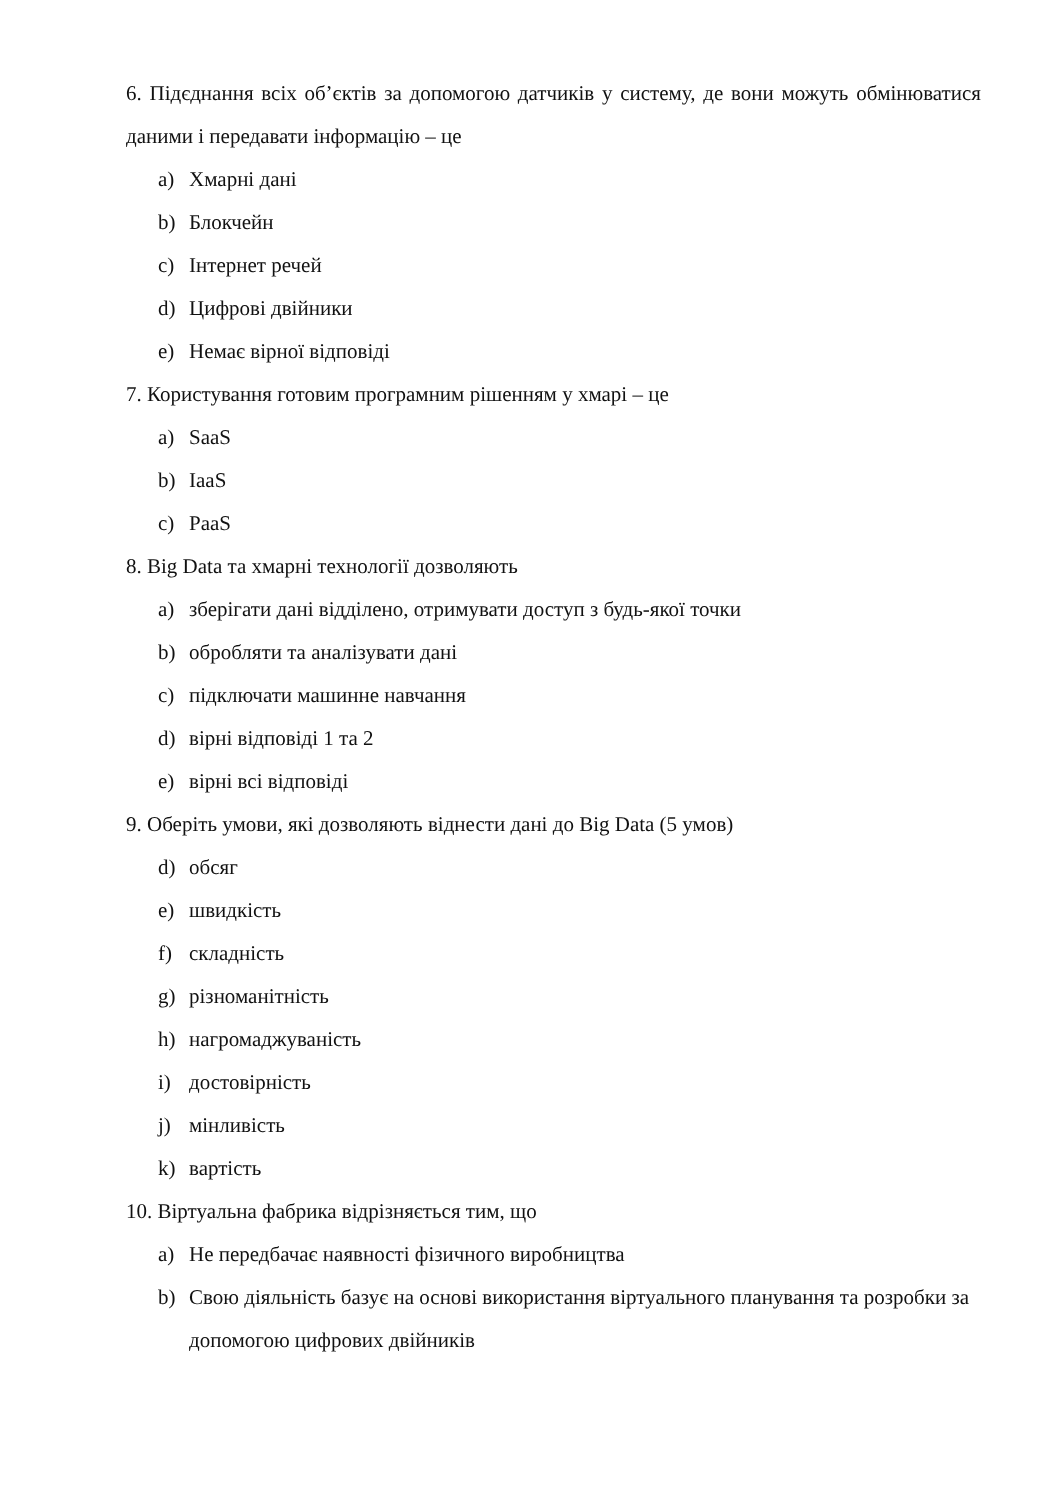6. Підєднання всіх об’єктів за допомогою датчиків у систему, де вони можуть обмінюватися даними і передавати інформацію – це
a) Хмарні дані
b) Блокчейн
c) Інтернет речей
d) Цифрові двійники
e) Немає вірної відповіді
7. Користування готовим програмним рішенням у хмарі – це
a) SaaS
b) IaaS
c) PaaS
8. Big Data та хмарні технології дозволяють
a) зберігати дані відділено, отримувати доступ з будь-якої точки
b) обробляти та аналізувати дані
c) підключати машинне навчання
d) вірні відповіді 1 та 2
e) вірні всі відповіді
9. Оберіть умови, які дозволяють віднести дані до Big Data (5 умов)
d) обсяг
e) швидкість
f) складність
g) різноманітність
h) нагромаджуваність
i) достовірність
j) мінливість
k) вартість
10. Віртуальна фабрика відрізняється тим, що
a) Не передбачає наявності фізичного виробництва
b) Свою діяльність базує на основі використання віртуального планування та розробки за допомогою цифрових двійників